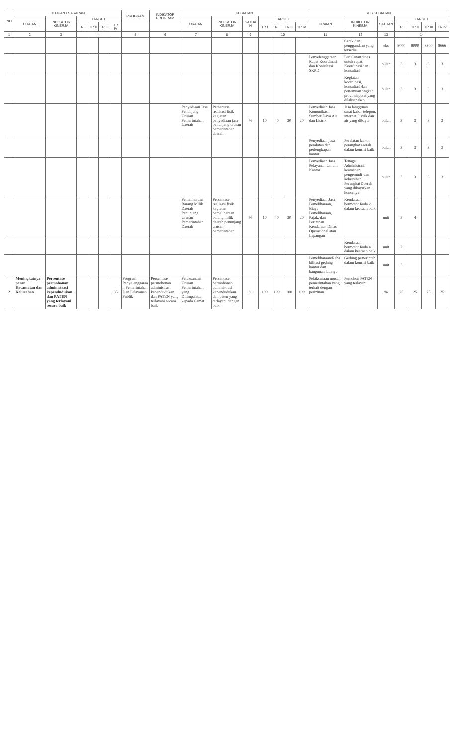| NO | TUJUAN / SASARAN | | | | | | PROGRAM | INDIKATOR PROGRAM | KEGIATAN | | | | | | | SUB KEGIATAN | | | | | | |
| --- | --- | --- | --- | --- | --- | --- | --- | --- | --- | --- | --- | --- | --- | --- | --- | --- | --- | --- | --- | --- | --- | --- |
| | URAIAN | INDIKATOR KINERJA | TARGET | | | | | | URAIAN | INDIKATOR KINERJA | SATUAN | TARGET | | | | URAIAN | INDIKATOR KINERJA | SATUAN | TARGET | | | |
| | | | TR I | TR II | TR III | TR IV | | | | | | TR I | TR II | TR III | TR IV | | | | TR I | TR II | TR III | TR IV |
| 1 | 2 | 3 | 4 | | | | 5 | 6 | 7 | 8 | 9 | 10 | | | | 11 | 12 | 13 | 14 | | | |
| | | | | | | | | | | | | | | | | | Cetak dan penggandaan yang tersedia | eks | 8000 | 9000 | 8300 | 8666 |
| | | | | | | | | | | | | | | | | Penyelenggaraan Rapat Koordinasi dan Konsultasi SKPD | Perjalanan dinas untuk rapat, Koordinasi dan konsultasi | bulan | 3 | 3 | 3 | 3 |
| | | | | | | | | | | | | | | | | | Kegiatan koordinasi, konsultasi dan pertemuan tingkat provinsi/pusat yang dilaksanakan | bulan | 3 | 3 | 3 | 3 |
| | | | | | | | | | Penyediaan Jasa Penunjang Urusan Pemerintahan Daerah | Persentase realisasi fisik kegiatan penyediaan jasa penunjang urusan pemerintahan daerah | % | 10 | 40 | 30 | 20 | Penyediaan Jasa Komunikasi, Sumber Daya Air dan Listrik | Jasa langganan surat kabar, telepon, internet, listrik dan air yang dibayar | bulan | 3 | 3 | 3 | 3 |
| | | | | | | | | | | | | | | | | Penyediaan jasa peralatan dan perlengkapan kantor | Peralatan kantor perangkat daerah dalam kondisi baik | bulan | 3 | 3 | 3 | 3 |
| | | | | | | | | | | | | | | | | Penyediaan Jasa Pelayanan Umum Kantor | Tenaga Administrasi, keamanan, pengemudi, dan kebersihan Perangkat Daerah yang dibayarkan honornya | bulan | 3 | 3 | 3 | 3 |
| | | | | | | | | | Pemeliharaan Barang Milik Daerah Penunjang Urusan Pemerintahan Daerah | Persentase realisasi fisik kegiatan pemeliharaan barang milik daerah penunjang urusan pemerintahan | % | 10 | 40 | 30 | 20 | Penyediaan Jasa Pemeliharaan, Biaya Pemeliharaan, Pajak, dan Perizinan Kendaraan Dinas Operasional atau Lapangan | Kendaraan bermotor Roda 2 dalam keadaan baik | unit | 5 | 4 | | |
| | | | | | | | | | | | | | | | | | Kendaraan bermotor Roda 4 dalam keadaan baik | unit | 2 | | | |
| | | | | | | | | | | | | | | | | Pemeliharaan/Rehabilitasi gedung kantor dan bangunan lainnya | Gedung pemerintah dalam kondisi baik | unit | 3 | | | |
| 2 | Meningkatnya peran Kecamatan dan Kelurahan | Persentase permohonan administrasi kependudukan dan PATEN yang terlayani secara baik | | | | 85 | Program Penyelenggaraan Pemerintahan Dan Pelayanan Publik | Persentase permohonan administrasi kependudukan dan PATEN yang terlayani secara baik | Pelaksanaan Urusan Pemerintahan yang Dilimpahkan kepada Camat | Persentase permohonan administrasi kependudukan dan paten yang terlayani dengan baik | % | 100 | 100 | 100 | 100 | Pelaksanaan urusan pemerintahan yang terkait dengan perizinan | Pemohon PATEN yang terlayani | % | 25 | 25 | 25 | 25 |